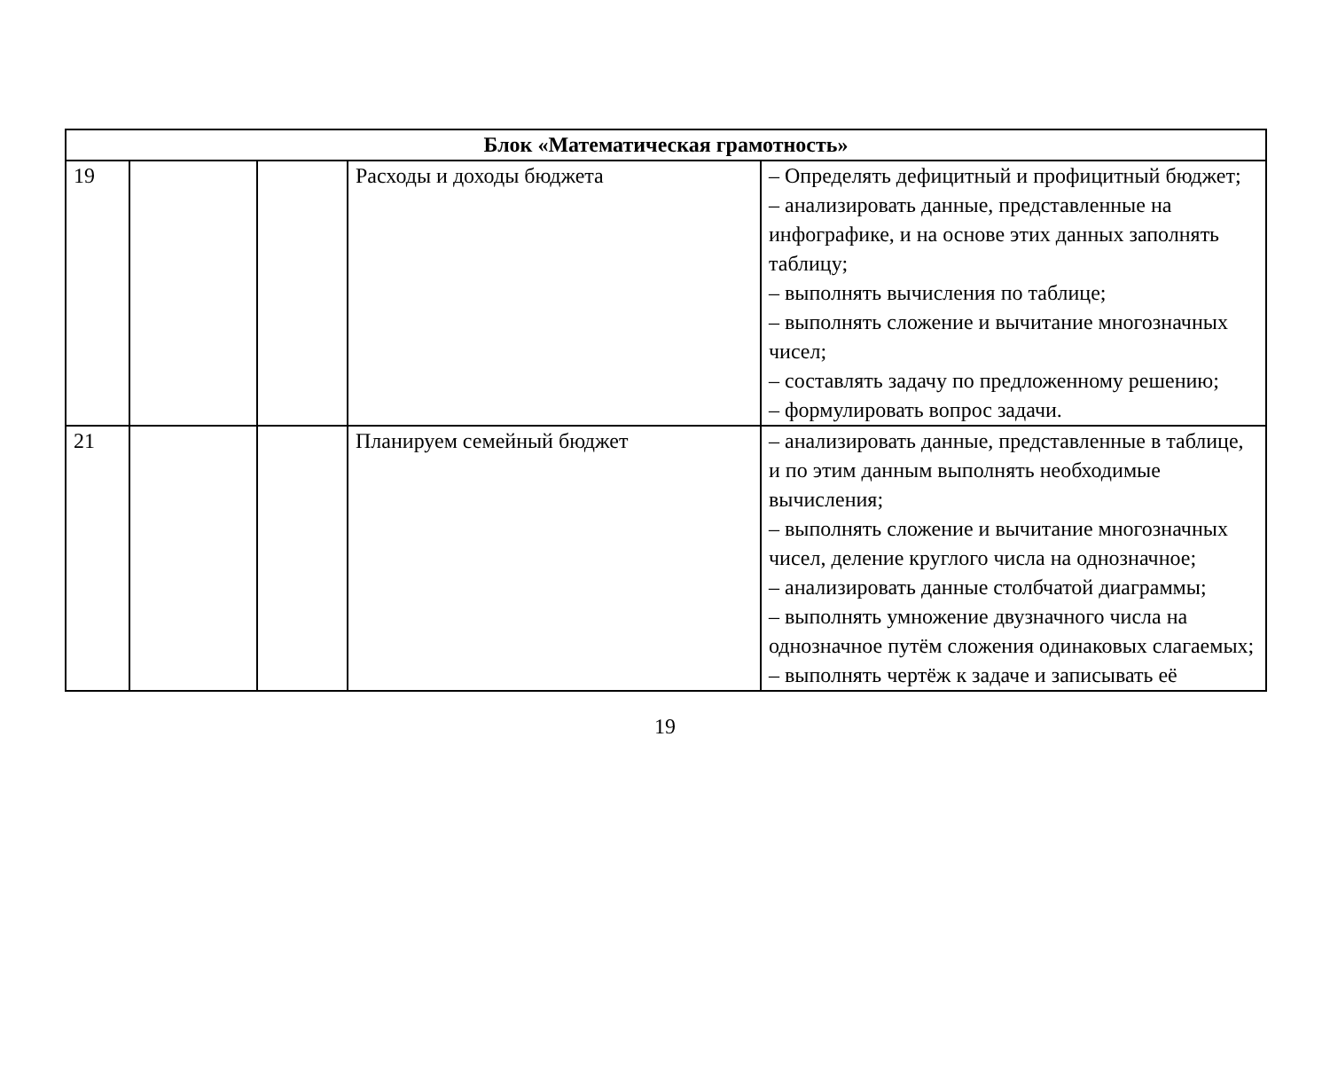| Блок «Математическая грамотность» | | | | |
| 19 | | | Расходы и доходы бюджета | – Определять дефицитный и профицитный бюджет; – анализировать данные, представленные на инфографике, и на основе этих данных заполнять таблицу; – выполнять вычисления по таблице; – выполнять сложение и вычитание многозначных чисел; – составлять задачу по предложенному решению; – формулировать вопрос задачи. |
| 21 | | | Планируем семейный бюджет | – анализировать данные, представленные в таблице, и по этим данным выполнять необходимые вычисления; – выполнять сложение и вычитание многозначных чисел, деление круглого числа на однозначное; – анализировать данные столбчатой диаграммы; – выполнять умножение двузначного числа на однозначное путём сложения одинаковых слагаемых; – выполнять чертёж к задаче и записывать её |
19